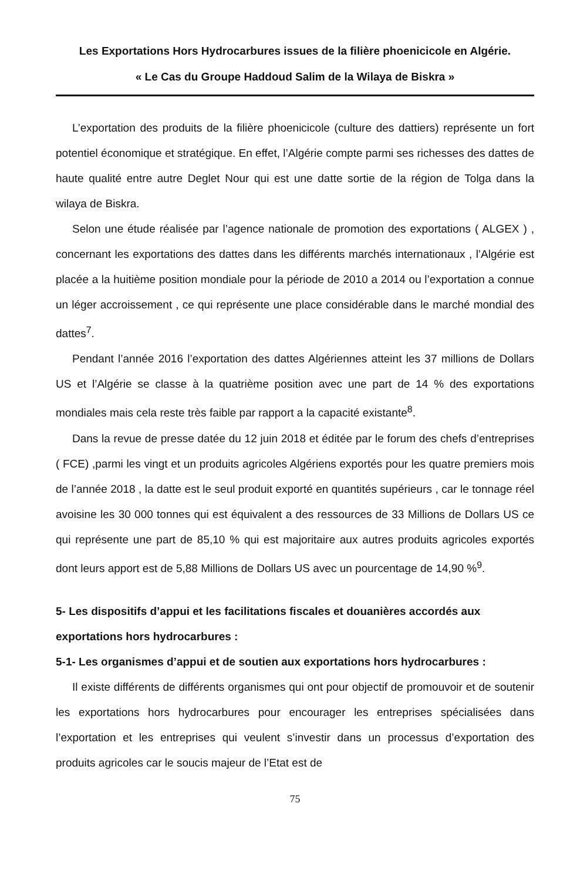Les Exportations Hors Hydrocarbures issues de la filière phoenicicole en Algérie.
« Le Cas du Groupe Haddoud Salim de la Wilaya de Biskra »
L’exportation des produits de la filière phoenicicole (culture des dattiers) représente un fort potentiel économique et stratégique. En effet, l’Algérie compte parmi ses richesses des dattes de haute qualité entre autre Deglet Nour qui est une datte sortie de la région de Tolga dans la wilaya de Biskra.
Selon une étude réalisée par l’agence nationale de promotion des exportations ( ALGEX ) , concernant les exportations des dattes dans les différents marchés internationaux , l’Algérie est placée a la huitième position mondiale pour la période de 2010 a 2014 ou l’exportation a connue un léger accroissement , ce qui représente une place considérable dans le marché mondial des dattes<sup>7</sup>.
Pendant l’année 2016 l’exportation des dattes Algériennes atteint les 37 millions de Dollars US et l’Algérie se classe à la quatrième position avec une part de 14 % des exportations mondiales mais cela reste très faible par rapport a la capacité existante<sup>8</sup>.
Dans la revue de presse datée du 12 juin 2018 et éditée par le forum des chefs d’entreprises ( FCE) ,parmi les vingt et un produits agricoles Algériens exportés pour les quatre premiers mois de l’année 2018 , la datte est le seul produit exporté en quantités supérieurs , car le tonnage réel avoisine les 30 000 tonnes qui est équivalent a des ressources de 33 Millions de Dollars US ce qui représente une part de 85,10 % qui est majoritaire aux autres produits agricoles exportés dont leurs apport est de 5,88 Millions de Dollars US avec un pourcentage de 14,90 %<sup>9</sup>.
5- Les dispositifs d’appui et les facilitations fiscales et douanières accordés aux exportations hors hydrocarbures :
5-1- Les organismes d’appui et de soutien aux exportations hors hydrocarbures :
Il existe différents de différents organismes qui ont pour objectif de promouvoir et de soutenir les exportations hors hydrocarbures pour encourager les entreprises spécialisées dans l’exportation et les entreprises qui veulent s’investir dans un processus d’exportation des produits agricoles car le soucis majeur de l’Etat est de
75